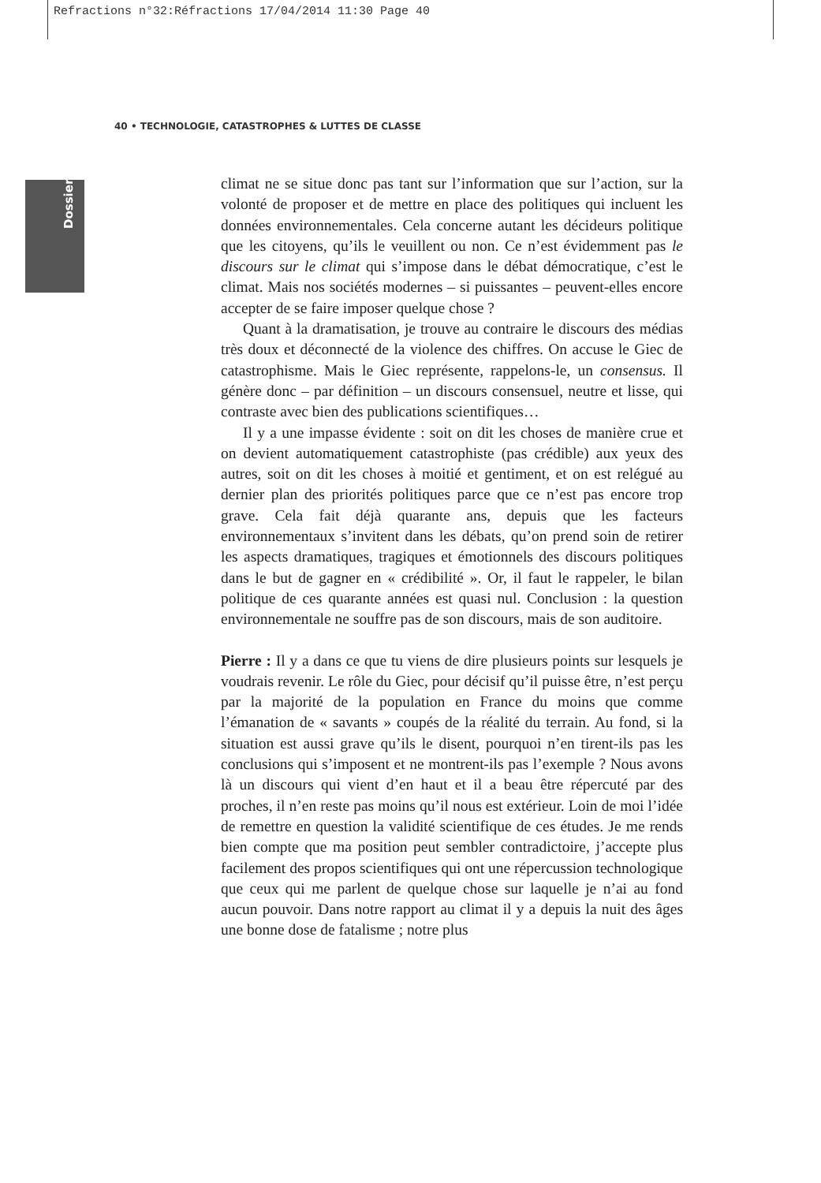Refractions n°32:Réfractions 17/04/2014 11:30 Page 40
40 • TECHNOLOGIE, CATASTROPHES & LUTTES DE CLASSE
Dossier
climat ne se situe donc pas tant sur l’information que sur l’action, sur la volonté de proposer et de mettre en place des politiques qui incluent les données environnementales. Cela concerne autant les décideurs politique que les citoyens, qu’ils le veuillent ou non. Ce n’est évidemment pas le discours sur le climat qui s’impose dans le débat démocratique, c’est le climat. Mais nos sociétés modernes – si puissantes – peuvent-elles encore accepter de se faire imposer quelque chose ?
Quant à la dramatisation, je trouve au contraire le discours des médias très doux et déconnecté de la violence des chiffres. On accuse le Giec de catastrophisme. Mais le Giec représente, rappelons-le, un consensus. Il génère donc – par définition – un discours consensuel, neutre et lisse, qui contraste avec bien des publications scientifiques…
Il y a une impasse évidente : soit on dit les choses de manière crue et on devient automatiquement catastrophiste (pas crédible) aux yeux des autres, soit on dit les choses à moitié et gentiment, et on est relégué au dernier plan des priorités politiques parce que ce n’est pas encore trop grave. Cela fait déjà quarante ans, depuis que les facteurs environnementaux s’invitent dans les débats, qu’on prend soin de retirer les aspects dramatiques, tragiques et émotionnels des discours politiques dans le but de gagner en « crédibilité ». Or, il faut le rappeler, le bilan politique de ces quarante années est quasi nul. Conclusion : la question environnementale ne souffre pas de son discours, mais de son auditoire.
Pierre : Il y a dans ce que tu viens de dire plusieurs points sur lesquels je voudrais revenir. Le rôle du Giec, pour décisif qu’il puisse être, n’est perçu par la majorité de la population en France du moins que comme l’émanation de « savants » coupés de la réalité du terrain. Au fond, si la situation est aussi grave qu’ils le disent, pourquoi n’en tirent-ils pas les conclusions qui s’imposent et ne montrent-ils pas l’exemple ? Nous avons là un discours qui vient d’en haut et il a beau être répercuté par des proches, il n’en reste pas moins qu’il nous est extérieur. Loin de moi l’idée de remettre en question la validité scientifique de ces études. Je me rends bien compte que ma position peut sembler contradictoire, j’accepte plus facilement des propos scientifiques qui ont une répercussion technologique que ceux qui me parlent de quelque chose sur laquelle je n’ai au fond aucun pouvoir. Dans notre rapport au climat il y a depuis la nuit des âges une bonne dose de fatalisme ; notre plus